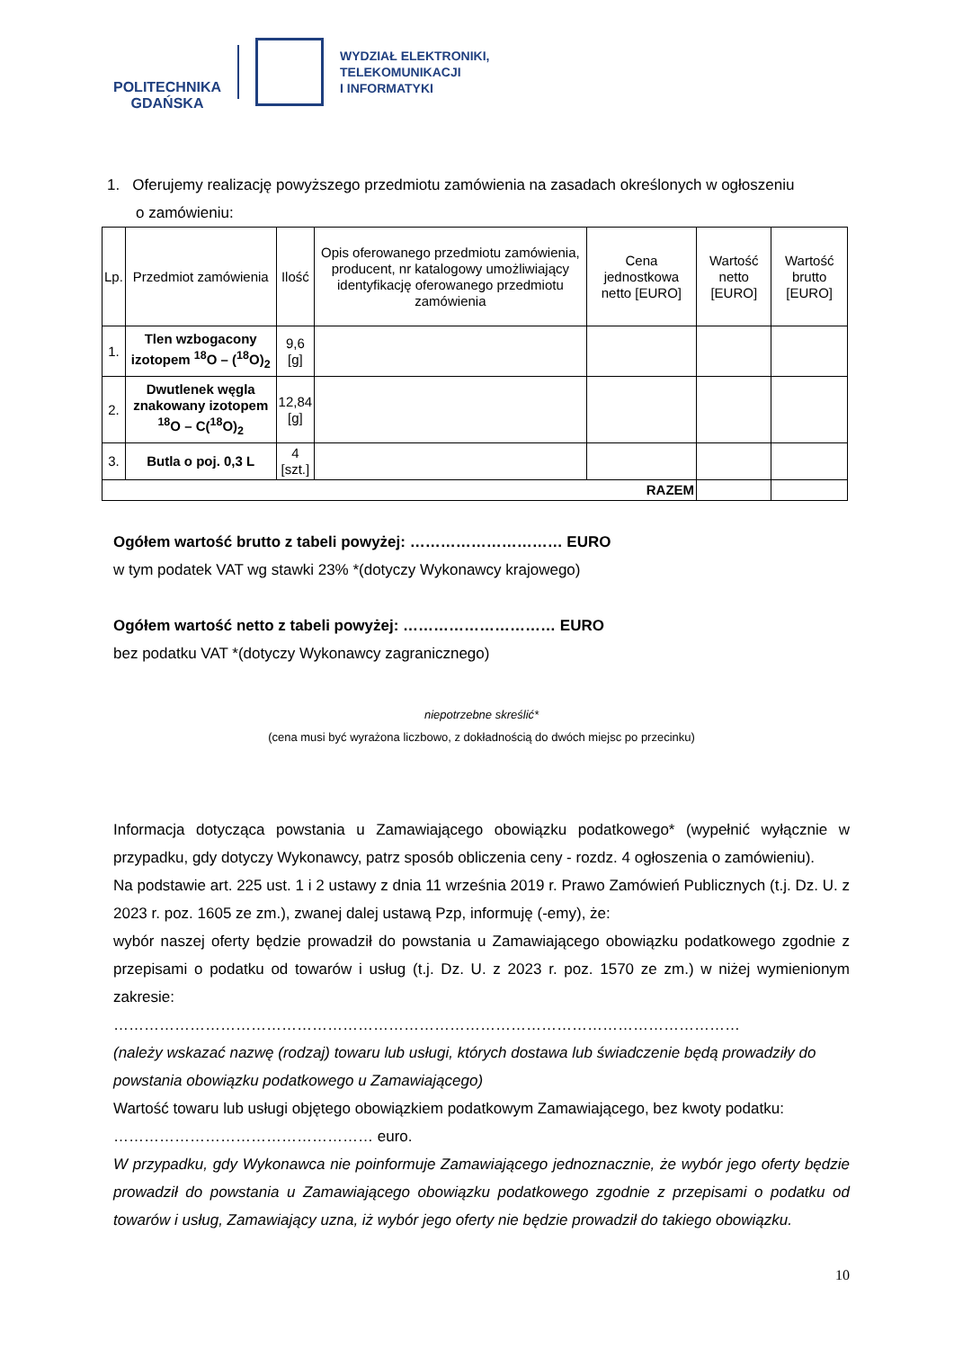POLITECHNIKA
GDAŃSKA
WYDZIAŁ ELEKTRONIKI,
TELEKOMUNIKACJI
I INFORMATYKI
1. Oferujemy realizację powyższego przedmiotu zamówienia na zasadach określonych w ogłoszeniu
o zamówieniu:
| Lp. | Przedmiot zamówienia | Ilość | Opis oferowanego przedmiotu zamówienia, producent, nr katalogowy umożliwiający identyfikację oferowanego przedmiotu zamówienia | Cena jednostkowa netto [EURO] | Wartość netto [EURO] | Wartość brutto [EURO] |
| --- | --- | --- | --- | --- | --- | --- |
| 1. | Tlen wzbogacony izotopem <sup>18</sup>O – (<sup>18</sup>O)<sub>2</sub> | 9,6 [g] | | | | |
| 2. | Dwutlenek węgla znakowany izotopem <sup>18</sup>O – C(<sup>18</sup>O)<sub>2</sub> | 12,84 [g] | | | | |
| 3. | Butla o poj. 0,3 L | 4 [szt.] | | | | |
| RAZEM | | | | | | |
Ogółem wartość brutto z tabeli powyżej: ………………………… EURO
w tym podatek VAT wg stawki 23% *(dotyczy Wykonawcy krajowego)
Ogółem wartość netto z tabeli powyżej: ………………………… EURO
bez podatku VAT *(dotyczy Wykonawcy zagranicznego)
niepotrzebne skreślić*
(cena musi być wyrażona liczbowo, z dokładnością do dwóch miejsc po przecinku)
Informacja dotycząca powstania u Zamawiającego obowiązku podatkowego* (wypełnić wyłącznie w przypadku, gdy dotyczy Wykonawcy, patrz sposób obliczenia ceny - rozdz. 4 ogłoszenia o zamówieniu).
Na podstawie art. 225 ust. 1 i 2 ustawy z dnia 11 września 2019 r. Prawo Zamówień Publicznych (t.j. Dz. U. z 2023 r. poz. 1605 ze zm.), zwanej dalej ustawą Pzp, informuję (-emy), że:
wybór naszej oferty będzie prowadził do powstania u Zamawiającego obowiązku podatkowego zgodnie z przepisami o podatku od towarów i usług (t.j. Dz. U. z 2023 r. poz. 1570 ze zm.) w niżej wymienionym zakresie:
……………………………………………………………………………………………………………
(należy wskazać nazwę (rodzaj) towaru lub usługi, których dostawa lub świadczenie będą prowadziły do powstania obowiązku podatkowego u Zamawiającego)
Wartość towaru lub usługi objętego obowiązkiem podatkowym Zamawiającego, bez kwoty podatku:
…………………………………………… euro.
W przypadku, gdy Wykonawca nie poinformuje Zamawiającego jednoznacznie, że wybór jego oferty będzie prowadził do powstania u Zamawiającego obowiązku podatkowego zgodnie z przepisami o podatku od towarów i usług, Zamawiający uzna, iż wybór jego oferty nie będzie prowadził do takiego obowiązku.
10